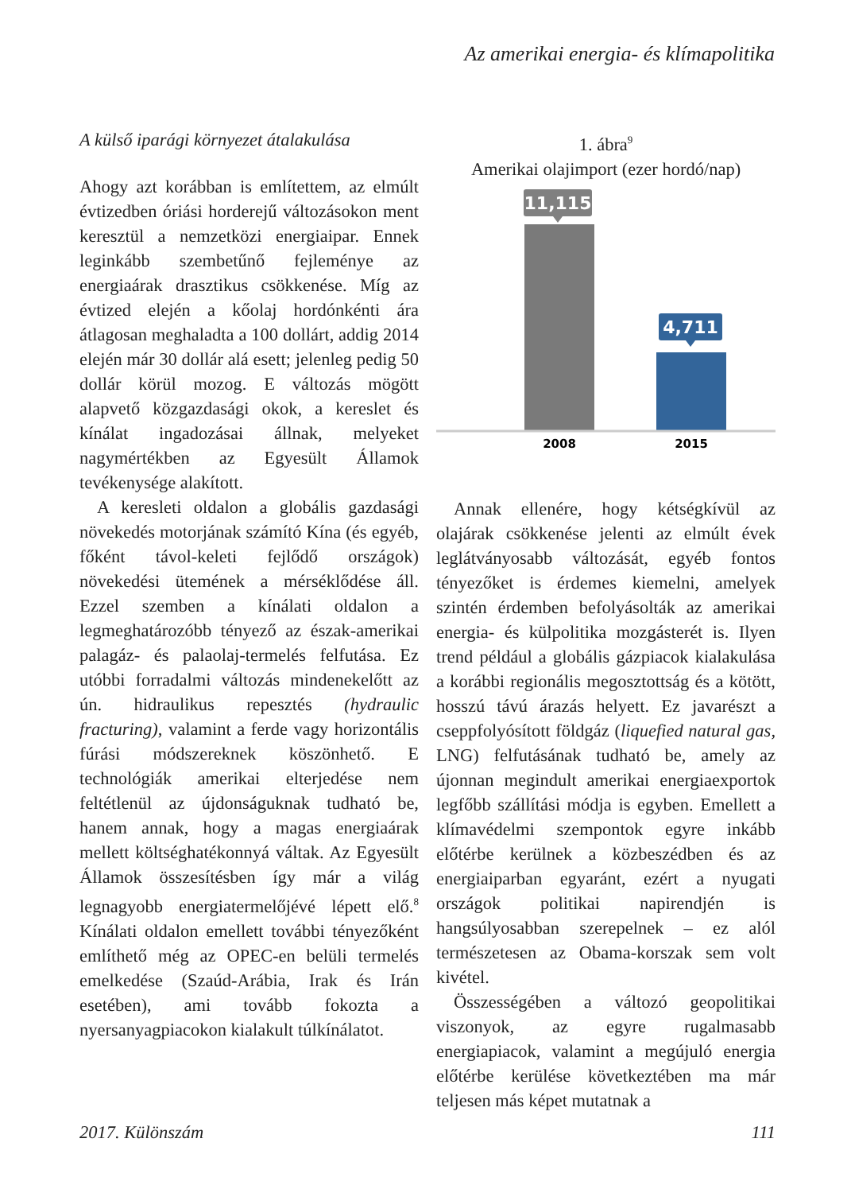Az amerikai energia- és klímapolitika
A külső iparági környezet átalakulása
Ahogy azt korábban is említettem, az elmúlt évtizedben óriási horderejű változásokon ment keresztül a nemzetközi energiaipar. Ennek leginkább szembetűnő fejleménye az energiaárak drasztikus csökkenése. Míg az évtized elején a kőolaj hordónkénti ára átlagosan meghaladta a 100 dollárt, addig 2014 elején már 30 dollár alá esett; jelenleg pedig 50 dollár körül mozog. E változás mögött alapvető közgazdasági okok, a kereslet és kínálat ingadozásai állnak, melyeket nagymértékben az Egyesült Államok tevékenysége alakított.
A keresleti oldalon a globális gazdasági növekedés motorjának számító Kína (és egyéb, főként távol-keleti fejlődő országok) növekedési ütemének a mérséklődése áll. Ezzel szemben a kínálati oldalon a legmeghatározóbb tényező az észak-amerikai palagáz- és palaolaj-termelés felfutása. Ez utóbbi forradalmi változás mindenekelőtt az ún. hidraulikus repesztés (hydraulic fracturing), valamint a ferde vagy horizontális fúrási módszereknek köszönhető. E technológiák amerikai elterjedése nem feltétlenül az újdonságuknak tudható be, hanem annak, hogy a magas energiaárak mellett költséghatékonnyá váltak. Az Egyesült Államok összesítésben így már a világ legnagyobb energiatermelőjévé lépett elő.<sup>8</sup> Kínálati oldalon emellett további tényezőként említhető még az OPEC-en belüli termelés emelkedése (Szaúd-Arábia, Irak és Irán esetében), ami tovább fokozta a nyersanyagpiacokon kialakult túlkínálatot.
1. ábra<sup>9</sup>
Amerikai olajimport (ezer hordó/nap)
11,115
4,711
2008
2015
Annak ellenére, hogy kétségkívül az olajárak csökkenése jelenti az elmúlt évek leglátványosabb változását, egyéb fontos tényezőket is érdemes kiemelni, amelyek szintén érdemben befolyásolták az amerikai energia- és külpolitika mozgásterét is. Ilyen trend például a globális gázpiacok kialakulása a korábbi regionális megosztottság és a kötött, hosszú távú árazás helyett. Ez javarészt a cseppfolyósított földgáz (liquefied natural gas, LNG) felfutásának tudható be, amely az újonnan megindult amerikai energiaexportok legfőbb szállítási módja is egyben. Emellett a klímavédelmi szempontok egyre inkább előtérbe kerülnek a közbeszédben és az energiaiparban egyaránt, ezért a nyugati országok politikai napirendjén is hangsúlyosabban szerepelnek – ez alól természetesen az Obama-korszak sem volt kivétel.
Összességében a változó geopolitikai viszonyok, az egyre rugalmasabb energiapiacok, valamint a megújuló energia előtérbe kerülése következtében ma már teljesen más képet mutatnak a
2017. Különszám 111